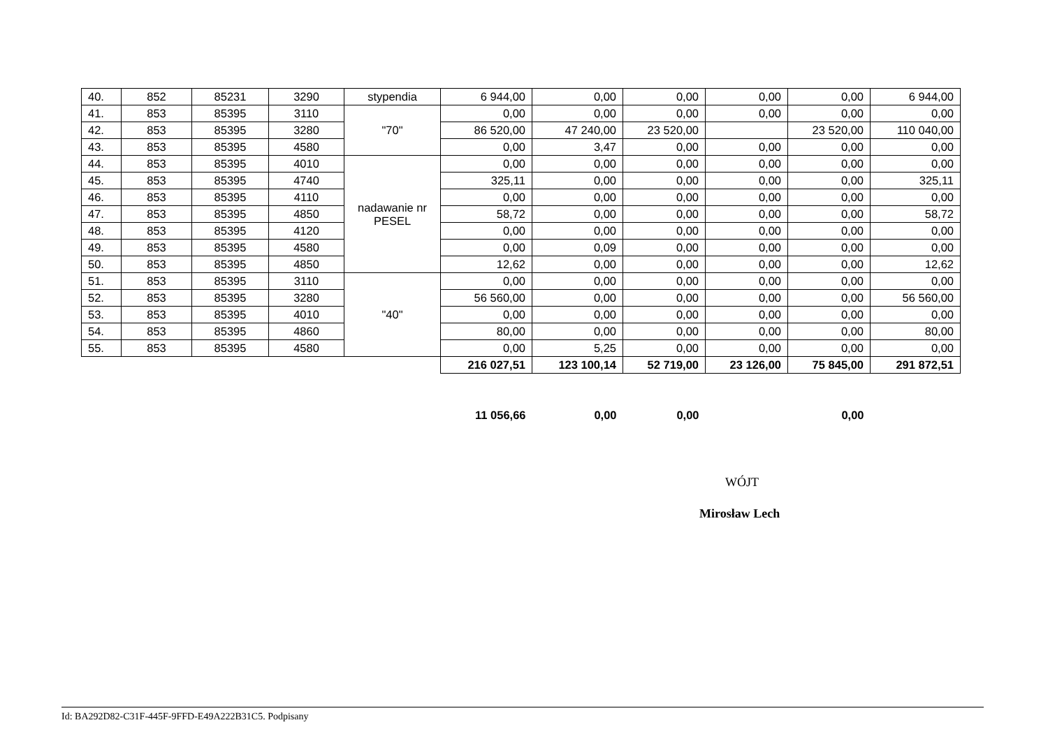| 40. | 852 | 85231 | 3290 | stypendia | 6 944,00 | 0,00 | 0,00 | 0,00 | 0,00 | 6 944,00 |
| 41. | 853 | 85395 | 3110 | "70" | 0,00 | 0,00 | 0,00 | 0,00 | 0,00 | 0,00 |
| 42. | 853 | 85395 | 3280 | | 86 520,00 | 47 240,00 | 23 520,00 | | 23 520,00 | 110 040,00 |
| 43. | 853 | 85395 | 4580 | | 0,00 | 3,47 | 0,00 | 0,00 | 0,00 | 0,00 |
| 44. | 853 | 85395 | 4010 | nadawanie nr PESEL | 0,00 | 0,00 | 0,00 | 0,00 | 0,00 | 0,00 |
| 45. | 853 | 85395 | 4740 | | 325,11 | 0,00 | 0,00 | 0,00 | 0,00 | 325,11 |
| 46. | 853 | 85395 | 4110 | | 0,00 | 0,00 | 0,00 | 0,00 | 0,00 | 0,00 |
| 47. | 853 | 85395 | 4850 | | 58,72 | 0,00 | 0,00 | 0,00 | 0,00 | 58,72 |
| 48. | 853 | 85395 | 4120 | | 0,00 | 0,00 | 0,00 | 0,00 | 0,00 | 0,00 |
| 49. | 853 | 85395 | 4580 | | 0,00 | 0,09 | 0,00 | 0,00 | 0,00 | 0,00 |
| 50. | 853 | 85395 | 4850 | | 12,62 | 0,00 | 0,00 | 0,00 | 0,00 | 12,62 |
| 51. | 853 | 85395 | 3110 | "40" | 0,00 | 0,00 | 0,00 | 0,00 | 0,00 | 0,00 |
| 52. | 853 | 85395 | 3280 | | 56 560,00 | 0,00 | 0,00 | 0,00 | 0,00 | 56 560,00 |
| 53. | 853 | 85395 | 4010 | | 0,00 | 0,00 | 0,00 | 0,00 | 0,00 | 0,00 |
| 54. | 853 | 85395 | 4860 | | 80,00 | 0,00 | 0,00 | 0,00 | 0,00 | 80,00 |
| 55. | 853 | 85395 | 4580 | | 0,00 | 5,25 | 0,00 | 0,00 | 0,00 | 0,00 |
| | | | | | 216 027,51 | 123 100,14 | 52 719,00 | 23 126,00 | 75 845,00 | 291 872,51 |
| | | | | | 11 056,66 | 0,00 | 0,00 | | 0,00 | |
WÓJT
Mirosław Lech
Id: BA292D82-C31F-445F-9FFD-E49A222B31C5. Podpisany